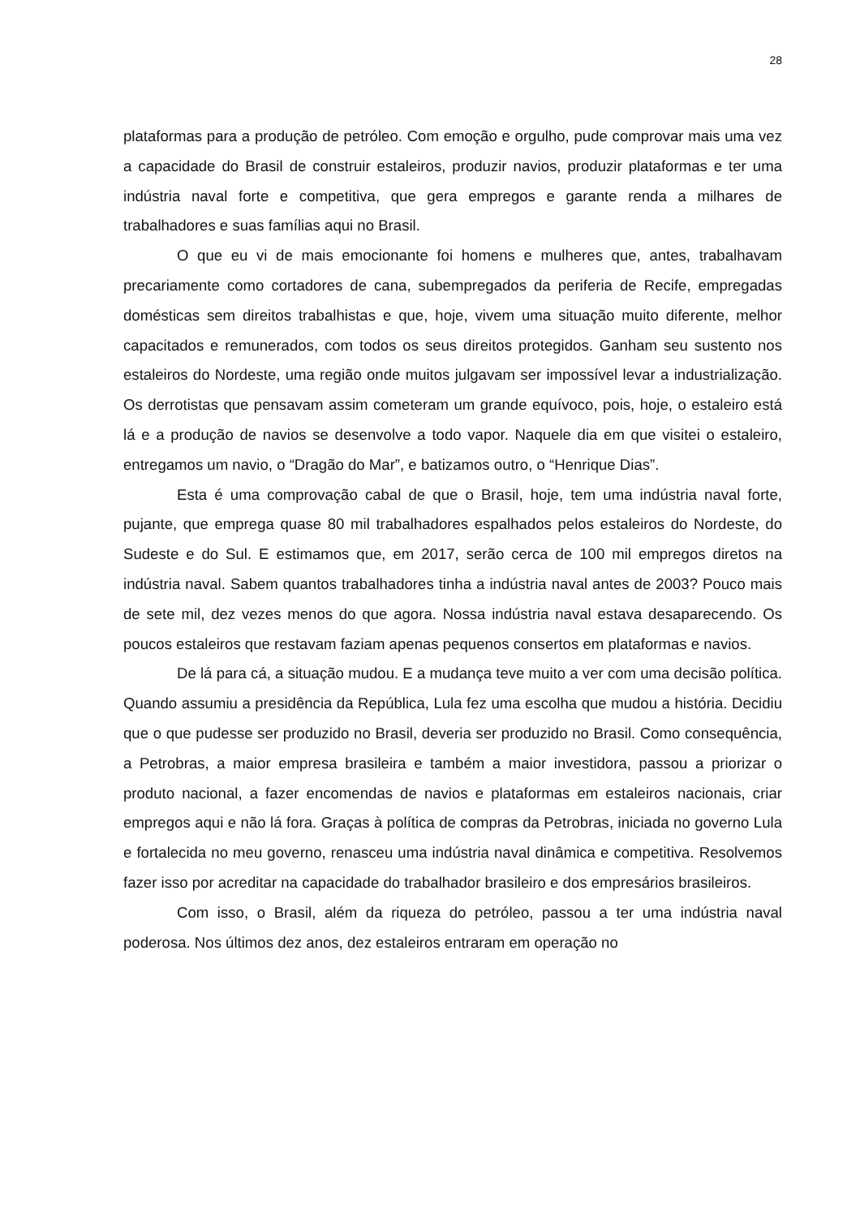28
plataformas para a produção de petróleo. Com emoção e orgulho, pude comprovar mais uma vez a capacidade do Brasil de construir estaleiros, produzir navios, produzir plataformas e ter uma indústria naval forte e competitiva, que gera empregos e garante renda a milhares de trabalhadores e suas famílias aqui no Brasil.
O que eu vi de mais emocionante foi homens e mulheres que, antes, trabalhavam precariamente como cortadores de cana, subempregados da periferia de Recife, empregadas domésticas sem direitos trabalhistas e que, hoje, vivem uma situação muito diferente, melhor capacitados e remunerados, com todos os seus direitos protegidos. Ganham seu sustento nos estaleiros do Nordeste, uma região onde muitos julgavam ser impossível levar a industrialização. Os derrotistas que pensavam assim cometeram um grande equívoco, pois, hoje, o estaleiro está lá e a produção de navios se desenvolve a todo vapor. Naquele dia em que visitei o estaleiro, entregamos um navio, o “Dragão do Mar”, e batizamos outro, o “Henrique Dias”.
Esta é uma comprovação cabal de que o Brasil, hoje, tem uma indústria naval forte, pujante, que emprega quase 80 mil trabalhadores espalhados pelos estaleiros do Nordeste, do Sudeste e do Sul. E estimamos que, em 2017, serão cerca de 100 mil empregos diretos na indústria naval. Sabem quantos trabalhadores tinha a indústria naval antes de 2003? Pouco mais de sete mil, dez vezes menos do que agora. Nossa indústria naval estava desaparecendo. Os poucos estaleiros que restavam faziam apenas pequenos consertos em plataformas e navios.
De lá para cá, a situação mudou. E a mudança teve muito a ver com uma decisão política. Quando assumiu a presidência da República, Lula fez uma escolha que mudou a história. Decidiu que o que pudesse ser produzido no Brasil, deveria ser produzido no Brasil. Como consequência, a Petrobras, a maior empresa brasileira e também a maior investidora, passou a priorizar o produto nacional, a fazer encomendas de navios e plataformas em estaleiros nacionais, criar empregos aqui e não lá fora. Graças à política de compras da Petrobras, iniciada no governo Lula e fortalecida no meu governo, renasceu uma indústria naval dinâmica e competitiva. Resolvemos fazer isso por acreditar na capacidade do trabalhador brasileiro e dos empresários brasileiros.
Com isso, o Brasil, além da riqueza do petróleo, passou a ter uma indústria naval poderosa. Nos últimos dez anos, dez estaleiros entraram em operação no